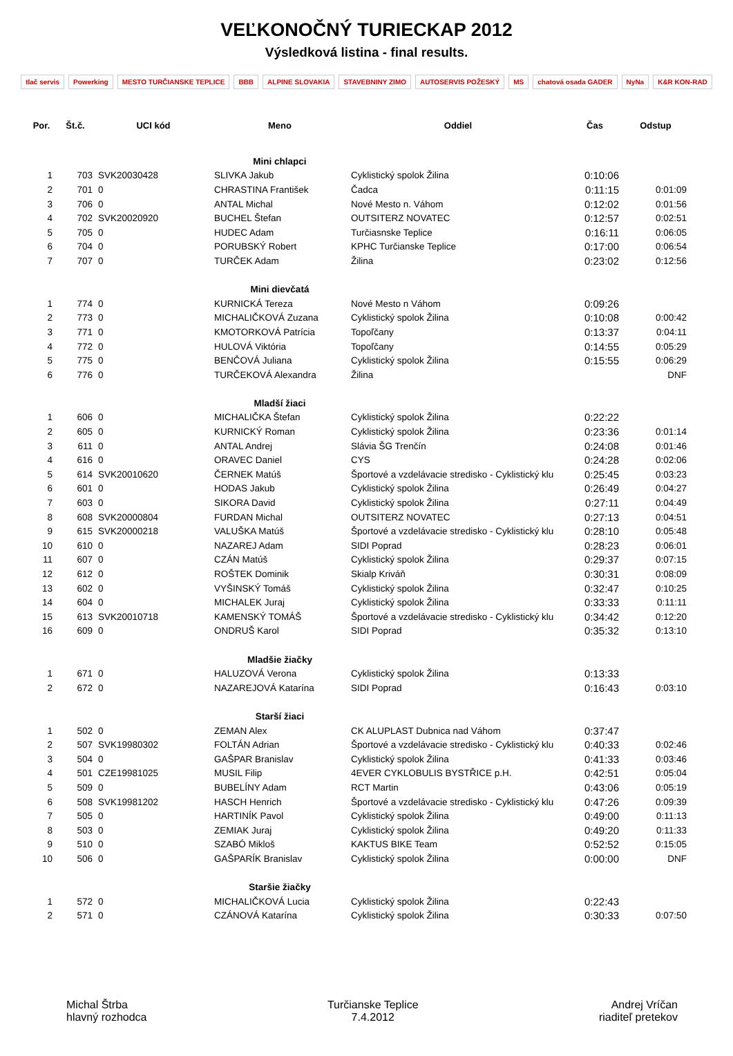VEĽKONOČNÝ TURIECKAP 2012
Výsledková listina - final results.
tlač servis Powerking MESTO TURČIANSKE TEPLICE BBB ALPINE SLOVAKIA STAVEBNINY ZIMO AUTOSERVIS POŽESKÝ MS chatová osada GADER NyNa K&R KON-RAD
| Por. | Št.č. | UCI kód | Meno | Oddiel | Čas | Odstup |
| --- | --- | --- | --- | --- | --- | --- |
| | | | Mini chlapci | | | |
| 1 | 703 | SVK20030428 | SLIVKA Jakub | Cyklistický spolok Žilina | 0:10:06 | |
| 2 | 701 | 0 | CHRASTINA František | Čadca | 0:11:15 | 0:01:09 |
| 3 | 706 | 0 | ANTAL Michal | Nové Mesto n. Váhom | 0:12:02 | 0:01:56 |
| 4 | 702 | SVK20020920 | BUCHEL Štefan | OUTSITERZ NOVATEC | 0:12:57 | 0:02:51 |
| 5 | 705 | 0 | HUDEC Adam | Turčiasnske Teplice | 0:16:11 | 0:06:05 |
| 6 | 704 | 0 | PORUBSKÝ Robert | KPHC Turčianske Teplice | 0:17:00 | 0:06:54 |
| 7 | 707 | 0 | TURČEK Adam | Žilina | 0:23:02 | 0:12:56 |
| | | | Mini dievčatá | | | |
| 1 | 774 | 0 | KURNICKÁ Tereza | Nové Mesto n Váhom | 0:09:26 | |
| 2 | 773 | 0 | MICHALIČKOVÁ Zuzana | Cyklistický spolok Žilina | 0:10:08 | 0:00:42 |
| 3 | 771 | 0 | KMOTORKOVÁ Patrícia | Topoľčany | 0:13:37 | 0:04:11 |
| 4 | 772 | 0 | HULOVÁ Viktória | Topoľčany | 0:14:55 | 0:05:29 |
| 5 | 775 | 0 | BENČOVÁ Juliana | Cyklistický spolok Žilina | 0:15:55 | 0:06:29 |
| 6 | 776 | 0 | TURČEKOVÁ Alexandra | Žilina | | DNF |
| | | | Mladší žiaci | | | |
| 1 | 606 | 0 | MICHALIČKA Štefan | Cyklistický spolok Žilina | 0:22:22 | |
| 2 | 605 | 0 | KURNICKÝ Roman | Cyklistický spolok Žilina | 0:23:36 | 0:01:14 |
| 3 | 611 | 0 | ANTAL Andrej | Slávia ŠG Trenčín | 0:24:08 | 0:01:46 |
| 4 | 616 | 0 | ORAVEC Daniel | CYS | 0:24:28 | 0:02:06 |
| 5 | 614 | SVK20010620 | ČERNEK Matúš | Športové a vzdelávacie stredisko - Cyklistický klu | 0:25:45 | 0:03:23 |
| 6 | 601 | 0 | HODAS Jakub | Cyklistický spolok Žilina | 0:26:49 | 0:04:27 |
| 7 | 603 | 0 | SIKORA David | Cyklistický spolok Žilina | 0:27:11 | 0:04:49 |
| 8 | 608 | SVK20000804 | FURDAN Michal | OUTSITERZ NOVATEC | 0:27:13 | 0:04:51 |
| 9 | 615 | SVK20000218 | VALUŠKA Matúš | Športové a vzdelávacie stredisko - Cyklistický klu | 0:28:10 | 0:05:48 |
| 10 | 610 | 0 | NAZAREJ Adam | SIDI Poprad | 0:28:23 | 0:06:01 |
| 11 | 607 | 0 | CZÁN Matúš | Cyklistický spolok Žilina | 0:29:37 | 0:07:15 |
| 12 | 612 | 0 | ROŠTEK Dominik | Skialp Kriváň | 0:30:31 | 0:08:09 |
| 13 | 602 | 0 | VYŠINSKÝ Tomáš | Cyklistický spolok Žilina | 0:32:47 | 0:10:25 |
| 14 | 604 | 0 | MICHALEK Juraj | Cyklistický spolok Žilina | 0:33:33 | 0:11:11 |
| 15 | 613 | SVK20010718 | KAMENSKÝ TOMÁŠ | Športové a vzdelávacie stredisko - Cyklistický klu | 0:34:42 | 0:12:20 |
| 16 | 609 | 0 | ONDRUŠ Karol | SIDI Poprad | 0:35:32 | 0:13:10 |
| | | | Mladšie žiačky | | | |
| 1 | 671 | 0 | HALUZOVÁ Verona | Cyklistický spolok Žilina | 0:13:33 | |
| 2 | 672 | 0 | NAZAREJOVÁ Katarína | SIDI Poprad | 0:16:43 | 0:03:10 |
| | | | Starší žiaci | | | |
| 1 | 502 | 0 | ZEMAN Alex | CK ALUPLAST Dubnica nad Váhom | 0:37:47 | |
| 2 | 507 | SVK19980302 | FOLTÁN Adrian | Športové a vzdelávacie stredisko - Cyklistický klu | 0:40:33 | 0:02:46 |
| 3 | 504 | 0 | GAŠPAR Branislav | Cyklistický spolok Žilina | 0:41:33 | 0:03:46 |
| 4 | 501 | CZE19981025 | MUSIL Filip | 4EVER CYKLOBULIS BYSTŘICE p.H. | 0:42:51 | 0:05:04 |
| 5 | 509 | 0 | BUBELÍNY Adam | RCT Martin | 0:43:06 | 0:05:19 |
| 6 | 508 | SVK19981202 | HASCH Henrich | Športové a vzdelávacie stredisko - Cyklistický klu | 0:47:26 | 0:09:39 |
| 7 | 505 | 0 | HARTINÍK Pavol | Cyklistický spolok Žilina | 0:49:00 | 0:11:13 |
| 8 | 503 | 0 | ZEMIAK Juraj | Cyklistický spolok Žilina | 0:49:20 | 0:11:33 |
| 9 | 510 | 0 | SZABÓ Mikloš | KAKTUS BIKE Team | 0:52:52 | 0:15:05 |
| 10 | 506 | 0 | GAŠPARÍK Branislav | Cyklistický spolok Žilina | 0:00:00 | DNF |
| | | | Staršie žiačky | | | |
| 1 | 572 | 0 | MICHALIČKOVÁ Lucia | Cyklistický spolok Žilina | 0:22:43 | |
| 2 | 571 | 0 | CZÁNOVÁ Katarína | Cyklistický spolok Žilina | 0:30:33 | 0:07:50 |
Michal Štrba
hlavný rozhodca
Turčianske Teplice
7.4.2012
Andrej Vríčan
riaditeľ pretekov